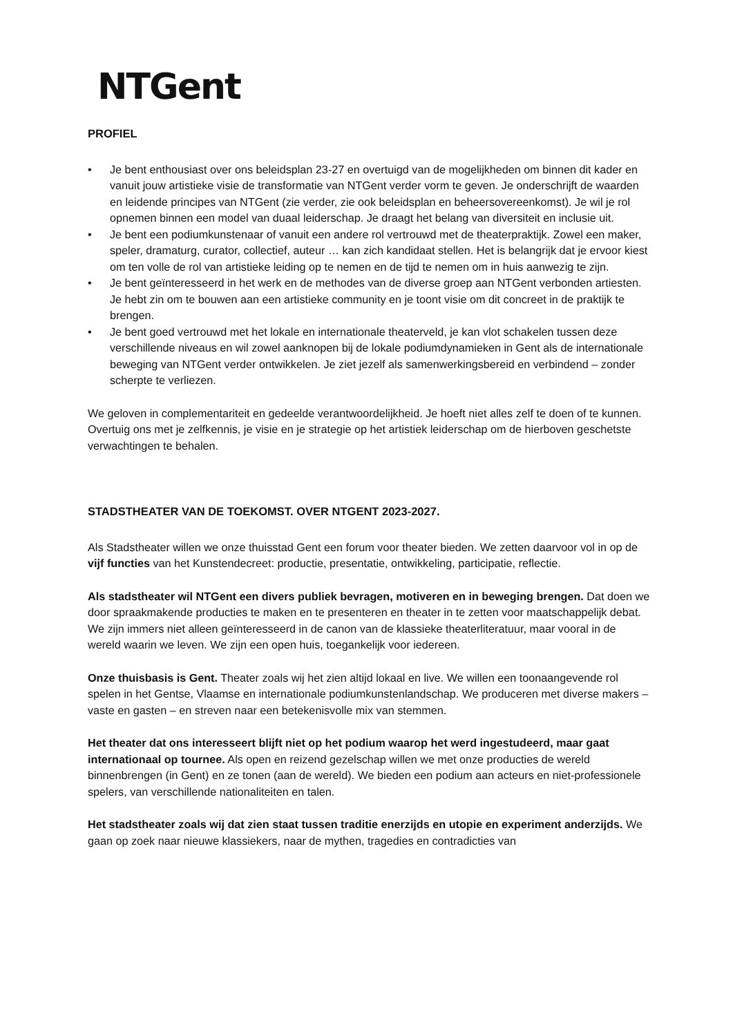NTGent
PROFIEL
• Je bent enthousiast over ons beleidsplan 23-27 en overtuigd van de mogelijkheden om binnen dit kader en vanuit jouw artistieke visie de transformatie van NTGent verder vorm te geven. Je onderschrijft de waarden en leidende principes van NTGent (zie verder, zie ook beleidsplan en beheersovereenkomst). Je wil je rol opnemen binnen een model van duaal leiderschap. Je draagt het belang van diversiteit en inclusie uit.
• Je bent een podiumkunstenaar of vanuit een andere rol vertrouwd met de theaterpraktijk. Zowel een maker, speler, dramaturg, curator, collectief, auteur … kan zich kandidaat stellen. Het is belangrijk dat je ervoor kiest om ten volle de rol van artistieke leiding op te nemen en de tijd te nemen om in huis aanwezig te zijn.
• Je bent geïnteresseerd in het werk en de methodes van de diverse groep aan NTGent verbonden artiesten. Je hebt zin om te bouwen aan een artistieke community en je toont visie om dit concreet in de praktijk te brengen.
• Je bent goed vertrouwd met het lokale en internationale theaterveld, je kan vlot schakelen tussen deze verschillende niveaus en wil zowel aanknopen bij de lokale podiumdynamieken in Gent als de internationale beweging van NTGent verder ontwikkelen. Je ziet jezelf als samenwerkingsbereid en verbindend – zonder scherpte te verliezen.
We geloven in complementariteit en gedeelde verantwoordelijkheid. Je hoeft niet alles zelf te doen of te kunnen. Overtuig ons met je zelfkennis, je visie en je strategie op het artistiek leiderschap om de hierboven geschetste verwachtingen te behalen.
STADSTHEATER VAN DE TOEKOMST. OVER NTGENT 2023-2027.
Als Stadstheater willen we onze thuisstad Gent een forum voor theater bieden. We zetten daarvoor vol in op de vijf functies van het Kunstendecreet: productie, presentatie, ontwikkeling, participatie, reflectie.
Als stadstheater wil NTGent een divers publiek bevragen, motiveren en in beweging brengen. Dat doen we door spraakmakende producties te maken en te presenteren en theater in te zetten voor maatschappelijk debat. We zijn immers niet alleen geïnteresseerd in de canon van de klassieke theaterliteratuur, maar vooral in de wereld waarin we leven. We zijn een open huis, toegankelijk voor iedereen.
Onze thuisbasis is Gent. Theater zoals wij het zien altijd lokaal en live. We willen een toonaangevende rol spelen in het Gentse, Vlaamse en internationale podiumkunstenlandschap. We produceren met diverse makers – vaste en gasten – en streven naar een betekenisvolle mix van stemmen.
Het theater dat ons interesseert blijft niet op het podium waarop het werd ingestudeerd, maar gaat internationaal op tournee. Als open en reizend gezelschap willen we met onze producties de wereld binnenbrengen (in Gent) en ze tonen (aan de wereld). We bieden een podium aan acteurs en niet-professionele spelers, van verschillende nationaliteiten en talen.
Het stadstheater zoals wij dat zien staat tussen traditie enerzijds en utopie en experiment anderzijds. We gaan op zoek naar nieuwe klassiekers, naar de mythen, tragedies en contradicties van